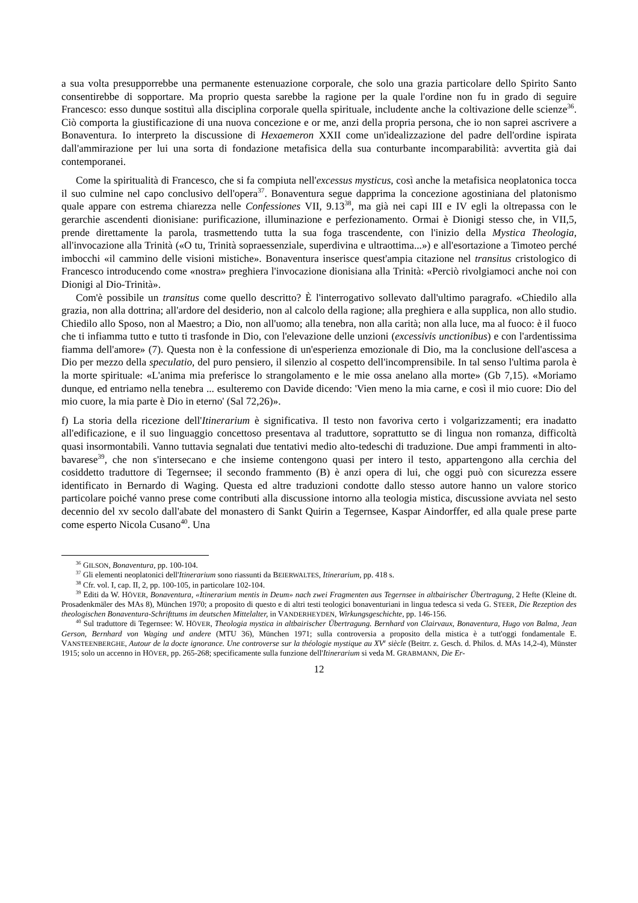a sua volta presupporrebbe una permanente estenuazione corporale, che solo una grazia particolare dello Spirito Santo consentirebbe di sopportare. Ma proprio questa sarebbe la ragione per la quale l'ordine non fu in grado di seguire Francesco: esso dunque sostituì alla disciplina corporale quella spirituale, includente anche la coltivazione delle scienze<sup>36</sup>. Ciò comporta la giustificazione di una nuova concezione e or me, anzi della propria persona, che io non saprei ascrivere a Bonaventura. Io interpreto la discussione di Hexaemeron XXII come un'idealizzazione del padre dell'ordine ispirata dall'ammirazione per lui una sorta di fondazione metafisica della sua conturbante incomparabilità: avvertita già dai contemporanei.
Come la spiritualità di Francesco, che si fa compiuta nell'excessus mysticus, così anche la metafisica neoplatonica tocca il suo culmine nel capo conclusivo dell'opera<sup>37</sup>. Bonaventura segue dapprima la concezione agostiniana del platonismo quale appare con estrema chiarezza nelle Confessiones VII, 9.13<sup>38</sup>, ma già nei capi III e IV egli la oltrepassa con le gerarchie ascendenti dionisiane: purificazione, illuminazione e perfezionamento. Ormai è Dionigi stesso che, in VII,5, prende direttamente la parola, trasmettendo tutta la sua foga trascendente, con l'inizio della Mystica Theologia, all'invocazione alla Trinità («O tu, Trinità sopraessenziale, superdivina e ultraottima...») e all'esortazione a Timoteo perché imbocchi «il cammino delle visioni mistiche». Bonaventura inserisce quest'ampia citazione nel transitus cristologico di Francesco introducendo come «nostra» preghiera l'invocazione dionisiana alla Trinità: «Perciò rivolgiamoci anche noi con Dionigi al Dio-Trinità».
Com'è possibile un transitus come quello descritto? È l'interrogativo sollevato dall'ultimo paragrafo. «Chiedilo alla grazia, non alla dottrina; all'ardore del desiderio, non al calcolo della ragione; alla preghiera e alla supplica, non allo studio. Chiedilo allo Sposo, non al Maestro; a Dio, non all'uomo; alla tenebra, non alla carità; non alla luce, ma al fuoco: è il fuoco che ti infiamma tutto e tutto ti trasfonde in Dio, con l'elevazione delle unzioni (excessivis unctionibus) e con l'ardentissima fiamma dell'amore» (7). Questa non è la confessione di un'esperienza emozionale di Dio, ma la conclusione dell'ascesa a Dio per mezzo della speculatio, del puro pensiero, il silenzio al cospetto dell'incomprensibile. In tal senso l'ultima parola è la morte spirituale: «L'anima mia preferisce lo strangolamento e le mie ossa anelano alla morte» (Gb 7,15). «Moriamo dunque, ed entriamo nella tenebra ... esulteremo con Davide dicendo: 'Vien meno la mia carne, e così il mio cuore: Dio del mio cuore, la mia parte è Dio in eterno' (Sal 72,26)».
f) La storia della ricezione dell'Itinerarium è significativa. Il testo non favoriva certo i volgarizzamenti; era inadatto all'edificazione, e il suo linguaggio concettoso presentava al traduttore, soprattutto se di lingua non romanza, difficoltà quasi insormontabili. Vanno tuttavia segnalati due tentativi medio alto-tedeschi di traduzione. Due ampi frammenti in alto-bavarese<sup>39</sup>, che non s'intersecano e che insieme contengono quasi per intero il testo, appartengono alla cerchia del cosiddetto traduttore di Tegernsee; il secondo frammento (B) è anzi opera di lui, che oggi può con sicurezza essere identificato in Bernardo di Waging. Questa ed altre traduzioni condotte dallo stesso autore hanno un valore storico particolare poiché vanno prese come contributi alla discussione intorno alla teologia mistica, discussione avviata nel sesto decennio del xv secolo dall'abate del monastero di Sankt Quirin a Tegernsee, Kaspar Aindorffer, ed alla quale prese parte come esperto Nicola Cusano<sup>40</sup>. Una
<sup>36</sup> GILSON, Bonaventura, pp. 100-104.
<sup>37</sup> Gli elementi neoplatonici dell'Itinerarium sono riassunti da BEIERWALTES, Itinerarium, pp. 418 s.
<sup>38</sup> Cfr. vol. I, cap. II, 2, pp. 100-105, in particolare 102-104.
<sup>39</sup> Editi da W. HÖVER, Bonaventura, «Itinerarium mentis in Deum» nach zwei Fragmenten aus Tegernsee in altbairischer Übertragung, 2 Hefte (Kleine dt. Prosadenkmäler des MAs 8), München 1970; a proposito di questo e di altri testi teologici bonaventuriani in lingua tedesca si veda G. STEER, Die Rezeption des theologischen Bonaventura-Schrifttums im deutschen Mittelalter, in VANDERHEYDEN, Wirkungsgeschichte, pp. 146-156.
<sup>40</sup> Sul traduttore di Tegernsee: W. HÖVER, Theologia mystica in altbairischer Übertragung. Bernhard von Clairvaux, Bonaventura, Hugo von Balma, Jean Gerson, Bernhard von Waging und andere (MTU 36), München 1971; sulla controversia a proposito della mistica è a tutt'oggi fondamentale E. VANSTEENBERGHE, Autour de la docte ignorance. Une controverse sur la théologie mystique au XV<sup>e</sup> siècle (Beitrr. z. Gesch. d. Philos. d. MAs 14,2-4), Münster 1915; solo un accenno in HÖVER, pp. 265-268; specificamente sulla funzione dell'Itinerarium si veda M. GRABMANN, Die Er-
12